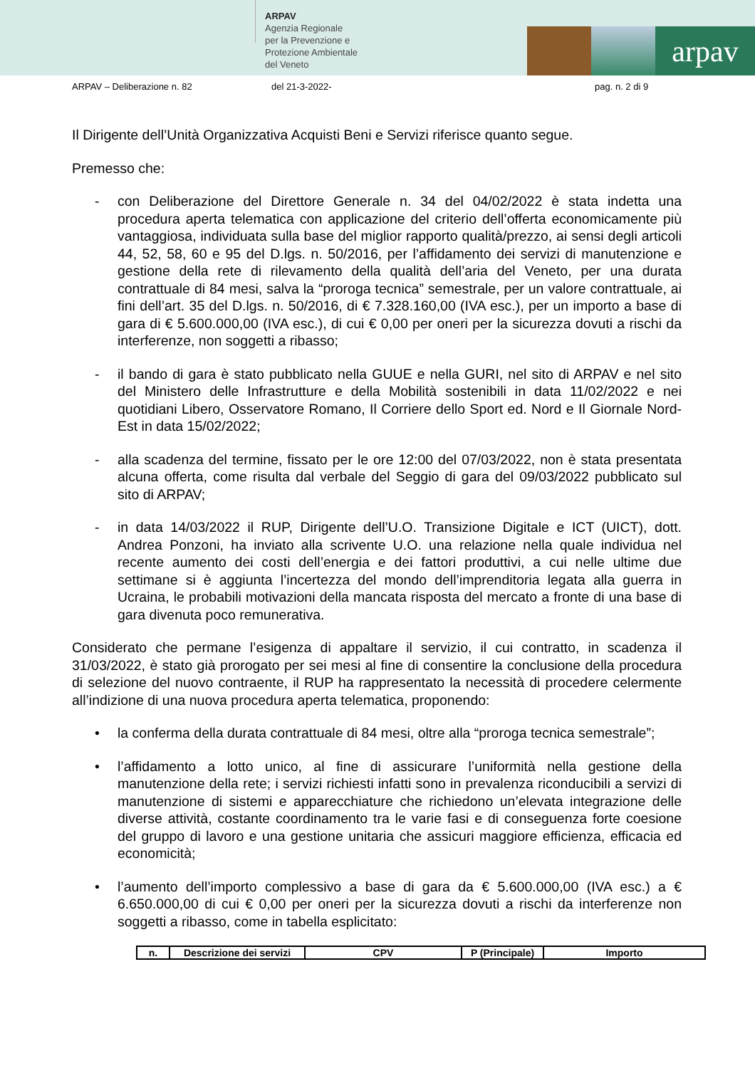ARPAV
Agenzia Regionale
per la Prevenzione e
Protezione Ambientale
del Veneto
arpav
ARPAV – Deliberazione n. 82 del 21-3-2022- pag. n. 2 di 9
Il Dirigente dell’Unità Organizzativa Acquisti Beni e Servizi riferisce quanto segue.
Premesso che:
- con Deliberazione del Direttore Generale n. 34 del 04/02/2022 è stata indetta una procedura aperta telematica con applicazione del criterio dell’offerta economicamente più vantaggiosa, individuata sulla base del miglior rapporto qualità/prezzo, ai sensi degli articoli 44, 52, 58, 60 e 95 del D.lgs. n. 50/2016, per l’affidamento dei servizi di manutenzione e gestione della rete di rilevamento della qualità dell’aria del Veneto, per una durata contrattuale di 84 mesi, salva la “proroga tecnica” semestrale, per un valore contrattuale, ai fini dell’art. 35 del D.lgs. n. 50/2016, di € 7.328.160,00 (IVA esc.), per un importo a base di gara di € 5.600.000,00 (IVA esc.), di cui € 0,00 per oneri per la sicurezza dovuti a rischi da interferenze, non soggetti a ribasso;
- il bando di gara è stato pubblicato nella GUUE e nella GURI, nel sito di ARPAV e nel sito del Ministero delle Infrastrutture e della Mobilità sostenibili in data 11/02/2022 e nei quotidiani Libero, Osservatore Romano, Il Corriere dello Sport ed. Nord e Il Giornale Nord-Est in data 15/02/2022;
- alla scadenza del termine, fissato per le ore 12:00 del 07/03/2022, non è stata presentata alcuna offerta, come risulta dal verbale del Seggio di gara del 09/03/2022 pubblicato sul sito di ARPAV;
- in data 14/03/2022 il RUP, Dirigente dell’U.O. Transizione Digitale e ICT (UICT), dott. Andrea Ponzoni, ha inviato alla scrivente U.O. una relazione nella quale individua nel recente aumento dei costi dell’energia e dei fattori produttivi, a cui nelle ultime due settimane si è aggiunta l’incertezza del mondo dell’imprenditoria legata alla guerra in Ucraina, le probabili motivazioni della mancata risposta del mercato a fronte di una base di gara divenuta poco remunerativa.
Considerato che permane l’esigenza di appaltare il servizio, il cui contratto, in scadenza il 31/03/2022, è stato già prorogato per sei mesi al fine di consentire la conclusione della procedura di selezione del nuovo contraente, il RUP ha rappresentato la necessità di procedere celermente all’indizione di una nuova procedura aperta telematica, proponendo:
• la conferma della durata contrattuale di 84 mesi, oltre alla “proroga tecnica semestrale”;
• l’affidamento a lotto unico, al fine di assicurare l’uniformità nella gestione della manutenzione della rete; i servizi richiesti infatti sono in prevalenza riconducibili a servizi di manutenzione di sistemi e apparecchiature che richiedono un’elevata integrazione delle diverse attività, costante coordinamento tra le varie fasi e di conseguenza forte coesione del gruppo di lavoro e una gestione unitaria che assicuri maggiore efficienza, efficacia ed economicità;
• l’aumento dell’importo complessivo a base di gara da € 5.600.000,00 (IVA esc.) a € 6.650.000,00 di cui € 0,00 per oneri per la sicurezza dovuti a rischi da interferenze non soggetti a ribasso, come in tabella esplicitato:
| n. | Descrizione dei servizi | CPV | P (Principale) | Importo |
| --- | --- | --- | --- | --- |